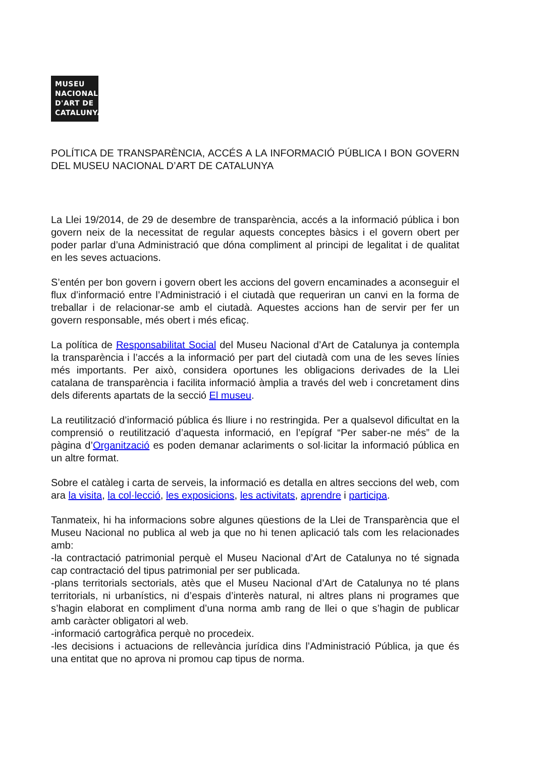MUSEU
NACIONAL
D'ART DE
CATALUNYA
POLÍTICA DE TRANSPARÈNCIA, ACCÉS A LA INFORMACIÓ PÚBLICA I BON GOVERN DEL MUSEU NACIONAL D’ART DE CATALUNYA
La Llei 19/2014, de 29 de desembre de transparència, accés a la informació pública i bon govern neix de la necessitat de regular aquests conceptes bàsics i el govern obert per poder parlar d’una Administració que dóna compliment al principi de legalitat i de qualitat en les seves actuacions.
S’entén per bon govern i govern obert les accions del govern encaminades a aconseguir el flux d’informació entre l’Administració i el ciutadà que requeriran un canvi en la forma de treballar i de relacionar-se amb el ciutadà. Aquestes accions han de servir per fer un govern responsable, més obert i més eficaç.
La política de Responsabilitat Social del Museu Nacional d’Art de Catalunya ja contempla la transparència i l’accés a la informació per part del ciutadà com una de les seves línies més importants. Per això, considera oportunes les obligacions derivades de la Llei catalana de transparència i facilita informació àmplia a través del web i concretament dins dels diferents apartats de la secció El museu.
La reutilització d’informació pública és lliure i no restringida. Per a qualsevol dificultat en la comprensió o reutilització d’aquesta informació, en l’epígraf “Per saber-ne més” de la pàgina d’Organització es poden demanar aclariments o sol·licitar la informació pública en un altre format.
Sobre el catàleg i carta de serveis, la informació es detalla en altres seccions del web, com ara la visita, la col·lecció, les exposicions, les activitats, aprendre i participa.
Tanmateix, hi ha informacions sobre algunes qüestions de la Llei de Transparència que el Museu Nacional no publica al web ja que no hi tenen aplicació tals com les relacionades amb:
-la contractació patrimonial perquè el Museu Nacional d’Art de Catalunya no té signada cap contractació del tipus patrimonial per ser publicada.
-plans territorials sectorials, atès que el Museu Nacional d’Art de Catalunya no té plans territorials, ni urbanístics, ni d’espais d’interès natural, ni altres plans ni programes que s’hagin elaborat en compliment d’una norma amb rang de llei o que s’hagin de publicar amb caràcter obligatori al web.
-informació cartogràfica perquè no procedeix.
-les decisions i actuacions de rellevància jurídica dins l’Administració Pública, ja que és una entitat que no aprova ni promou cap tipus de norma.